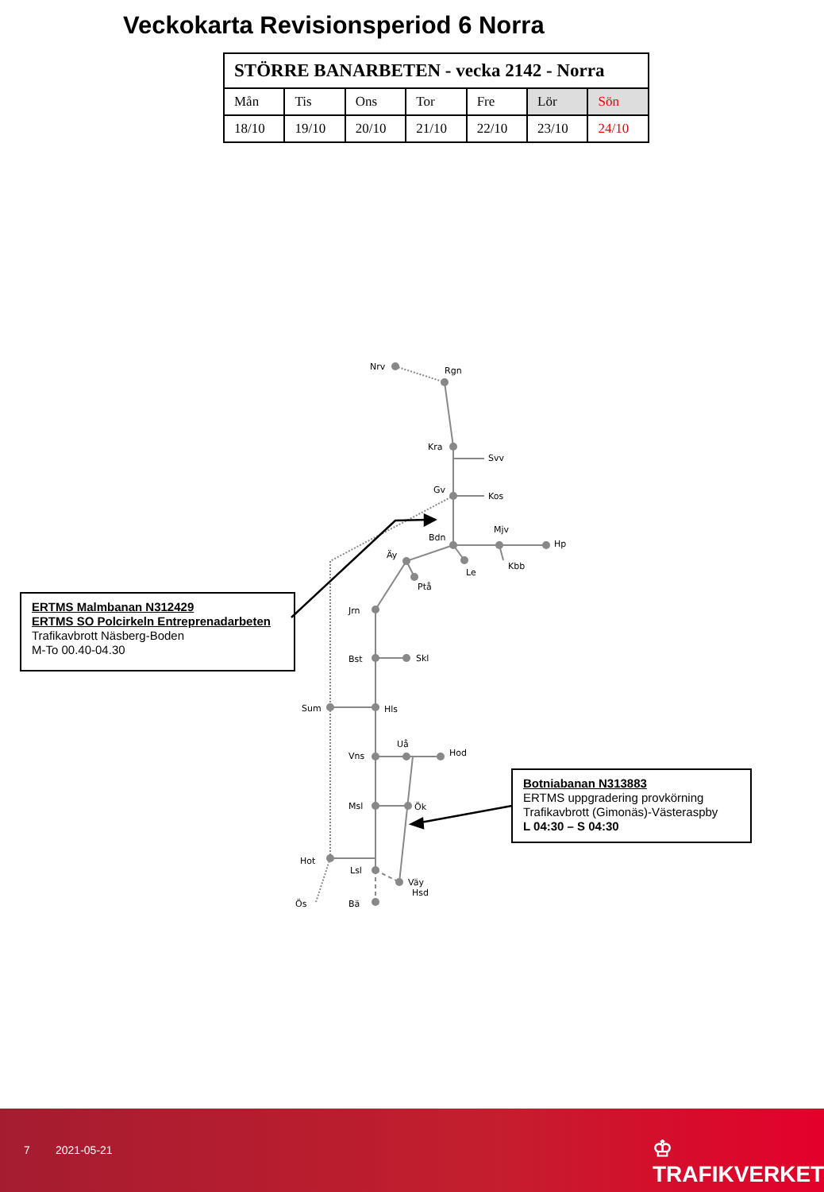Veckokarta Revisionsperiod 6 Norra
| STÖRRE BANARBETEN - vecka 2142 - Norra | | | | | | |
| --- | --- | --- | --- | --- | --- | --- |
| Mån | Tis | Ons | Tor | Fre | Lör | Sön |
| 18/10 | 19/10 | 20/10 | 21/10 | 22/10 | 23/10 | 24/10 |
Nrv
Rgn
Kra
Svv
Gv
Kos
Bdn
Mjv
Hp
Kbb
Le
Äy
Ptå
Jrn
Bst
Skl
Sum
Hls
Uå
Hod
Vns
Msl
Ök
Hot
Lsl
Väy
Hsd
Ös
Bä
ERTMS Malmbanan N312429
ERTMS SO Polcirkeln Entreprenadarbeten
Trafikavbrott Näsberg-Boden
M-To 00.40-04.30
Botniabanan N313883
ERTMS uppgradering provkörning
Trafikavbrott (Gimonäs)-Västeraspby
L 04:30 – S 04:30
7 2021-05-21 ♔ TRAFIKVERKET